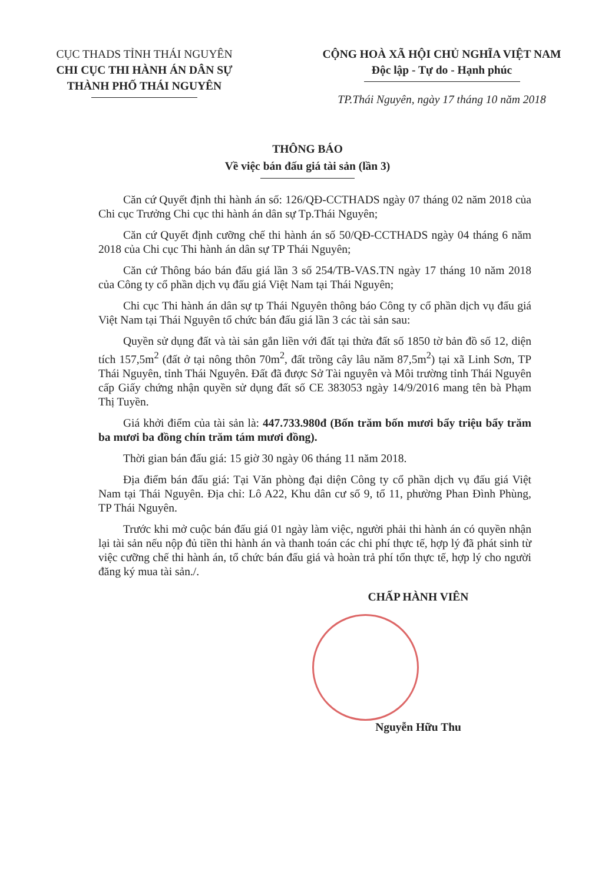CỤC THADS TỈNH THÁI NGUYÊN
CHI CỤC THI HÀNH ÁN DÂN SỰ
THÀNH PHỐ THÁI NGUYÊN
CỘNG HOÀ XÃ HỘI CHỦ NGHĨA VIỆT NAM
Độc lập - Tự do - Hạnh phúc
TP.Thái Nguyên, ngày 17 tháng 10 năm 2018
THÔNG BÁO
Về việc bán đấu giá tài sản (lần 3)
Căn cứ Quyết định thi hành án số: 126/QĐ-CCTHADS ngày 07 tháng 02 năm 2018 của Chi cục Trưởng Chi cục thi hành án dân sự Tp.Thái Nguyên;
Căn cứ Quyết định cưỡng chế thi hành án số 50/QĐ-CCTHADS ngày 04 tháng 6 năm 2018 của Chi cục Thi hành án dân sự TP Thái Nguyên;
Căn cứ Thông báo bán đấu giá lần 3 số 254/TB-VAS.TN ngày 17 tháng 10 năm 2018 của Công ty cổ phần dịch vụ đấu giá Việt Nam tại Thái Nguyên;
Chi cục Thi hành án dân sự tp Thái Nguyên thông báo Công ty cổ phần dịch vụ đấu giá Việt Nam tại Thái Nguyên tổ chức bán đấu giá lần 3 các tài sản sau:
Quyền sử dụng đất và tài sản gắn liền với đất tại thửa đất số 1850 tờ bản đồ số 12, diện tích 157,5m<sup>2</sup> (đất ở tại nông thôn 70m<sup>2</sup>, đất trồng cây lâu năm 87,5m<sup>2</sup>) tại xã Linh Sơn, TP Thái Nguyên, tỉnh Thái Nguyên. Đất đã được Sở Tài nguyên và Môi trường tỉnh Thái Nguyên cấp Giấy chứng nhận quyền sử dụng đất số CE 383053 ngày 14/9/2016 mang tên bà Phạm Thị Tuyền.
Giá khởi điểm của tài sản là: 447.733.980đ (Bốn trăm bốn mươi bẩy triệu bẩy trăm ba mươi ba đồng chín trăm tám mươi đồng).
Thời gian bán đấu giá: 15 giờ 30 ngày 06 tháng 11 năm 2018.
Địa điểm bán đấu giá: Tại Văn phòng đại diện Công ty cổ phần dịch vụ đấu giá Việt Nam tại Thái Nguyên. Địa chỉ: Lô A22, Khu dân cư số 9, tổ 11, phường Phan Đình Phùng, TP Thái Nguyên.
Trước khi mở cuộc bán đấu giá 01 ngày làm việc, người phải thi hành án có quyền nhận lại tài sản nếu nộp đủ tiền thi hành án và thanh toán các chi phí thực tế, hợp lý đã phát sinh từ việc cưỡng chế thi hành án, tổ chức bán đấu giá và hoàn trả phí tổn thực tế, hợp lý cho người đăng ký mua tài sản./.
CHẤP HÀNH VIÊN
Nguyễn Hữu Thu